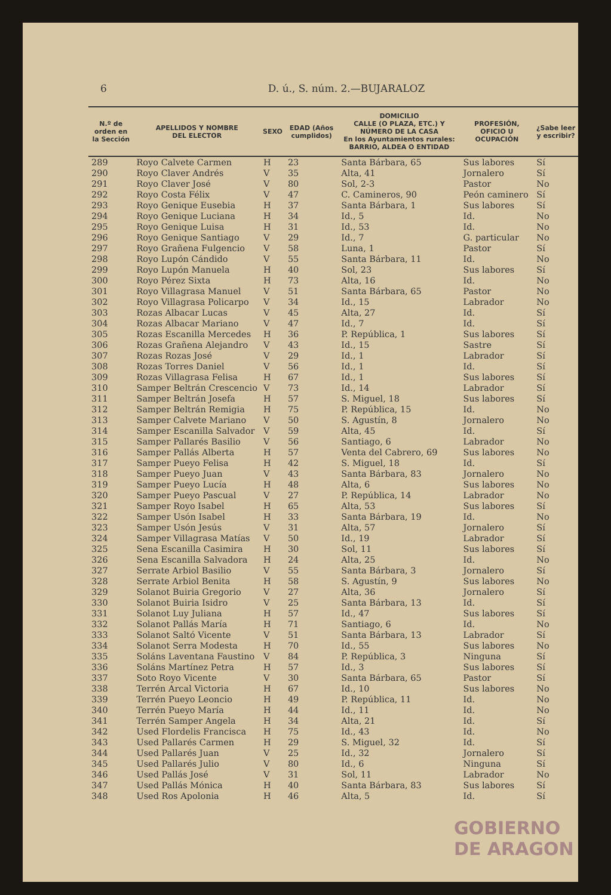6 D. ú., S. núm. 2.—BUJARALOZ
| N.º de orden en la Sección | APELLIDOS Y NOMBRE DEL ELECTOR | SEXO | EDAD (Años cumplidos) | DOMICILIO CALLE (O PLAZA, ETC.) Y NÚMERO DE LA CASA En los Ayuntamientos rurales: BARRIO, ALDEA O ENTIDAD | PROFESIÓN, OFICIO U OCUPACIÓN | ¿Sabe leer y escribir? |
| --- | --- | --- | --- | --- | --- | --- |
| 289 | Royo Calvete Carmen | H | 23 | Santa Bárbara, 65 | Sus labores | Sí |
| 290 | Royo Claver Andrés | V | 35 | Alta, 41 | Jornalero | Sí |
| 291 | Royo Claver José | V | 80 | Sol, 2-3 | Pastor | No |
| 292 | Royo Costa Félix | V | 47 | C. Camineros, 90 | Peón caminero | Sí |
| 293 | Royo Genique Eusebia | H | 37 | Santa Bárbara, 1 | Sus labores | Sí |
| 294 | Royo Genique Luciana | H | 34 | Id., 5 | Id. | No |
| 295 | Royo Genique Luisa | H | 31 | Id., 53 | Id. | No |
| 296 | Royo Genique Santiago | V | 29 | Id., 7 | G. particular | No |
| 297 | Royo Grañena Fulgencio | V | 58 | Luna, 1 | Pastor | Sí |
| 298 | Royo Lupón Cándido | V | 55 | Santa Bárbara, 11 | Id. | No |
| 299 | Royo Lupón Manuela | H | 40 | Sol, 23 | Sus labores | Sí |
| 300 | Royo Pérez Sixta | H | 73 | Alta, 16 | Id. | No |
| 301 | Royo Villagrasa Manuel | V | 51 | Santa Bárbara, 65 | Pastor | No |
| 302 | Royo Villagrasa Policarpo | V | 34 | Id., 15 | Labrador | No |
| 303 | Rozas Albacar Lucas | V | 45 | Alta, 27 | Id. | Sí |
| 304 | Rozas Albacar Mariano | V | 47 | Id., 7 | Id. | Sí |
| 305 | Rozas Escanilla Mercedes | H | 36 | P. República, 1 | Sus labores | Sí |
| 306 | Rozas Grañena Alejandro | V | 43 | Id., 15 | Sastre | Sí |
| 307 | Rozas Rozas José | V | 29 | Id., 1 | Labrador | Sí |
| 308 | Rozas Torres Daniel | V | 56 | Id., 1 | Id. | Sí |
| 309 | Rozas Villagrasa Felisa | H | 67 | Id., 1 | Sus labores | Sí |
| 310 | Samper Beltrán Crescencio | V | 73 | Id., 14 | Labrador | Sí |
| 311 | Samper Beltrán Josefa | H | 57 | S. Miguel, 18 | Sus labores | Sí |
| 312 | Samper Beltrán Remigia | H | 75 | P. República, 15 | Id. | No |
| 313 | Samper Calvete Mariano | V | 50 | S. Agustín, 8 | Jornalero | No |
| 314 | Samper Escanilla Salvador | V | 59 | Alta, 45 | Id. | Sí |
| 315 | Samper Pallarés Basilio | V | 56 | Santiago, 6 | Labrador | No |
| 316 | Samper Pallás Alberta | H | 57 | Venta del Cabrero, 69 | Sus labores | No |
| 317 | Samper Pueyo Felisa | H | 42 | S. Miguel, 18 | Id. | Sí |
| 318 | Samper Pueyo Juan | V | 43 | Santa Bárbara, 83 | Jornalero | No |
| 319 | Samper Pueyo Lucía | H | 48 | Alta, 6 | Sus labores | No |
| 320 | Samper Pueyo Pascual | V | 27 | P. República, 14 | Labrador | No |
| 321 | Samper Royo Isabel | H | 65 | Alta, 53 | Sus labores | Sí |
| 322 | Samper Usón Isabel | H | 33 | Santa Bárbara, 19 | Id. | No |
| 323 | Samper Usón Jesús | V | 31 | Alta, 57 | Jornalero | Sí |
| 324 | Samper Villagrasa Matías | V | 50 | Id., 19 | Labrador | Sí |
| 325 | Sena Escanilla Casimira | H | 30 | Sol, 11 | Sus labores | Sí |
| 326 | Sena Escanilla Salvadora | H | 24 | Alta, 25 | Id. | No |
| 327 | Serrate Arbiol Basilio | V | 55 | Santa Bárbara, 3 | Jornalero | Sí |
| 328 | Serrate Arbiol Benita | H | 58 | S. Agustín, 9 | Sus labores | No |
| 329 | Solanot Buiria Gregorio | V | 27 | Alta, 36 | Jornalero | Sí |
| 330 | Solanot Buiria Isidro | V | 25 | Santa Bárbara, 13 | Id. | Sí |
| 331 | Solanot Luy Juliana | H | 57 | Id., 47 | Sus labores | Sí |
| 332 | Solanot Pallás María | H | 71 | Santiago, 6 | Id. | No |
| 333 | Solanot Saltó Vicente | V | 51 | Santa Bárbara, 13 | Labrador | Sí |
| 334 | Solanot Serra Modesta | H | 70 | Id., 55 | Sus labores | No |
| 335 | Soláns Laventana Faustino | V | 84 | P. República, 3 | Ninguna | Sí |
| 336 | Soláns Martínez Petra | H | 57 | Id., 3 | Sus labores | Sí |
| 337 | Soto Royo Vicente | V | 30 | Santa Bárbara, 65 | Pastor | Sí |
| 338 | Terrén Arcal Victoria | H | 67 | Id., 10 | Sus labores | No |
| 339 | Terrén Pueyo Leoncio | H | 49 | P. República, 11 | Id. | No |
| 340 | Terrén Pueyo María | H | 44 | Id., 11 | Id. | No |
| 341 | Terrén Samper Angela | H | 34 | Alta, 21 | Id. | Sí |
| 342 | Used Flordelis Francisca | H | 75 | Id., 43 | Id. | No |
| 343 | Used Pallarés Carmen | H | 29 | S. Miguel, 32 | Id. | Sí |
| 344 | Used Pallarés Juan | V | 25 | Id., 32 | Jornalero | Sí |
| 345 | Used Pallarés Julio | V | 80 | Id., 6 | Ninguna | Sí |
| 346 | Used Pallás José | V | 31 | Sol, 11 | Labrador | No |
| 347 | Used Pallás Mónica | H | 40 | Santa Bárbara, 83 | Sus labores | Sí |
| 348 | Used Ros Apolonia | H | 46 | Alta, 5 | Id. | Sí |
GOBIERNO
DE ARAGON